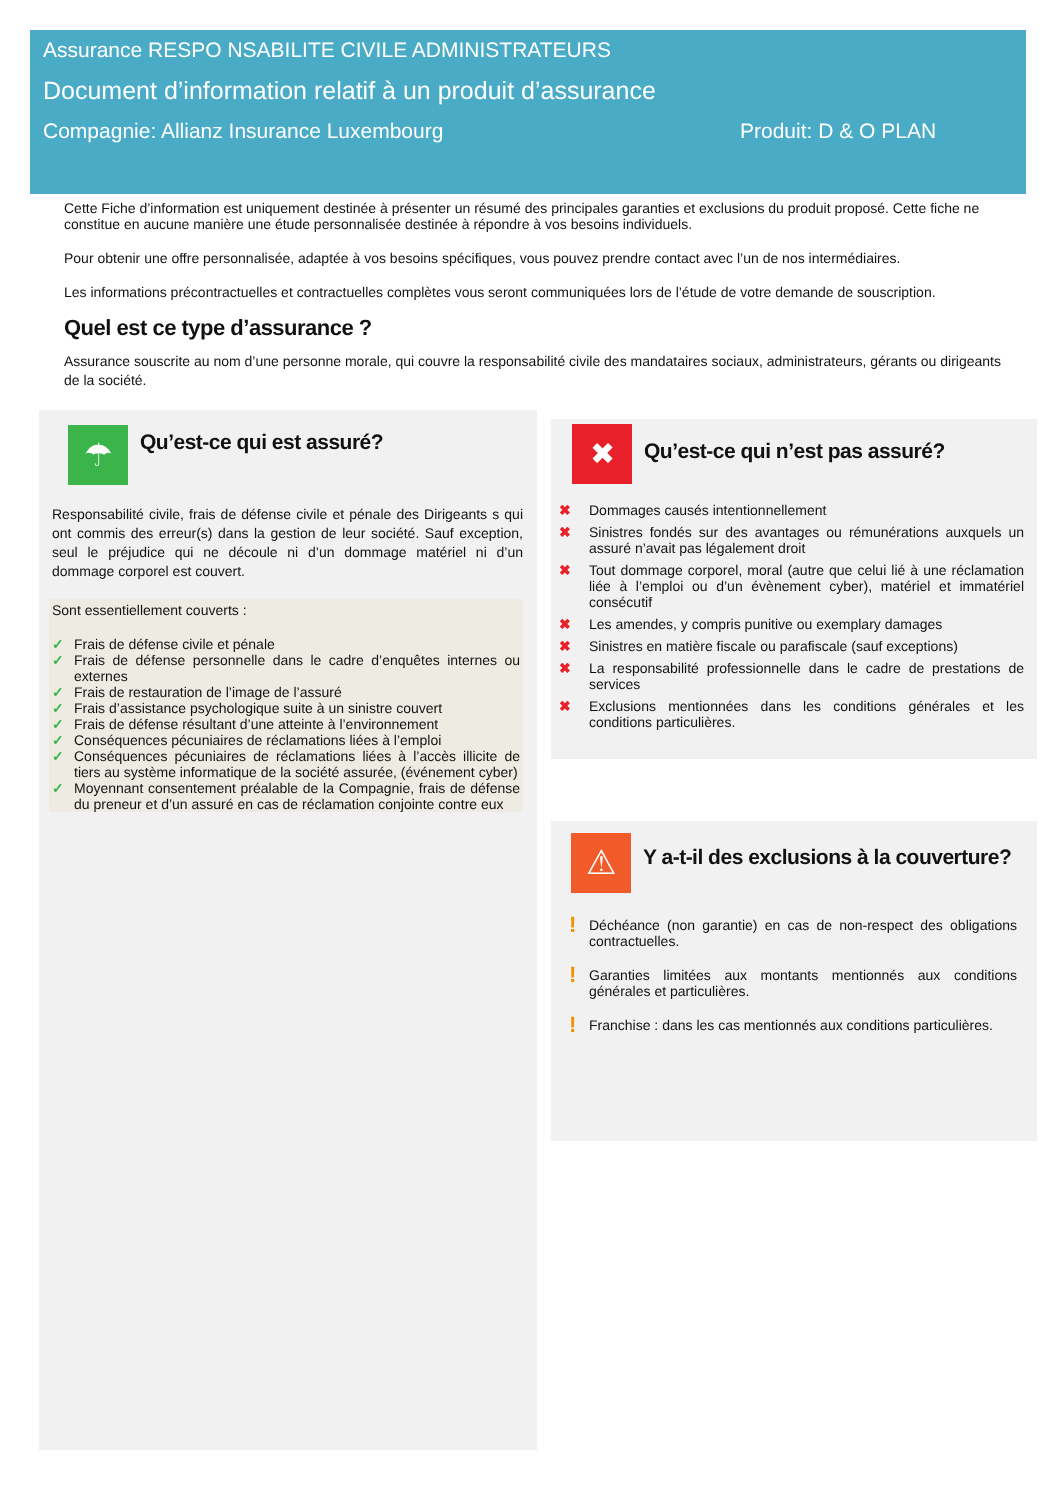Assurance RESPO NSABILITE CIVILE ADMINISTRATEURS
Document d’information relatif à un produit d’assurance
Compagnie: Allianz Insurance Luxembourg Produit: D & O PLAN
Cette Fiche d’information est uniquement destinée à présenter un résumé des principales garanties et exclusions du produit proposé. Cette fiche ne constitue en aucune manière une étude personnalisée destinée à répondre à vos besoins individuels.
Pour obtenir une offre personnalisée, adaptée à vos besoins spécifiques, vous pouvez prendre contact avec l’un de nos intermédiaires.
Les informations précontractuelles et contractuelles complètes vous seront communiquées lors de l’étude de votre demande de souscription.
Quel est ce type d’assurance ?
Assurance souscrite au nom d’une personne morale, qui couvre la responsabilité civile des mandataires sociaux, administrateurs, gérants ou dirigeants de la société.
☂
Qu’est-ce qui est assuré?
Responsabilité civile, frais de défense civile et pénale des Dirigeants s qui ont commis des erreur(s) dans la gestion de leur société. Sauf exception, seul le préjudice qui ne découle ni d’un dommage matériel ni d’un dommage corporel est couvert.
Sont essentiellement couverts :
✓ Frais de défense civile et pénale
✓ Frais de défense personnelle dans le cadre d’enquêtes internes ou externes
✓ Frais de restauration de l’image de l’assuré
✓ Frais d’assistance psychologique suite à un sinistre couvert
✓ Frais de défense résultant d’une atteinte à l’environnement
✓ Conséquences pécuniaires de réclamations liées à l’emploi
✓ Conséquences pécuniaires de réclamations liées à l’accès illicite de tiers au système informatique de la société assurée, (événement cyber)
✓ Moyennant consentement préalable de la Compagnie, frais de défense du preneur et d’un assuré en cas de réclamation conjointe contre eux
✖
Qu’est-ce qui n’est pas assuré?
✖ Dommages causés intentionnellement
✖ Sinistres fondés sur des avantages ou rémunérations auxquels un assuré n’avait pas légalement droit
✖ Tout dommage corporel, moral (autre que celui lié à une réclamation liée à l’emploi ou d’un évènement cyber), matériel et immatériel consécutif
✖ Les amendes, y compris punitive ou exemplary damages
✖ Sinistres en matière fiscale ou parafiscale (sauf exceptions)
✖ La responsabilité professionnelle dans le cadre de prestations de services
✖ Exclusions mentionnées dans les conditions générales et les conditions particulières.
⚠
Y a-t-il des exclusions à la couverture?
! Déchéance (non garantie) en cas de non-respect des obligations contractuelles.
! Garanties limitées aux montants mentionnés aux conditions générales et particulières.
! Franchise : dans les cas mentionnés aux conditions particulières.